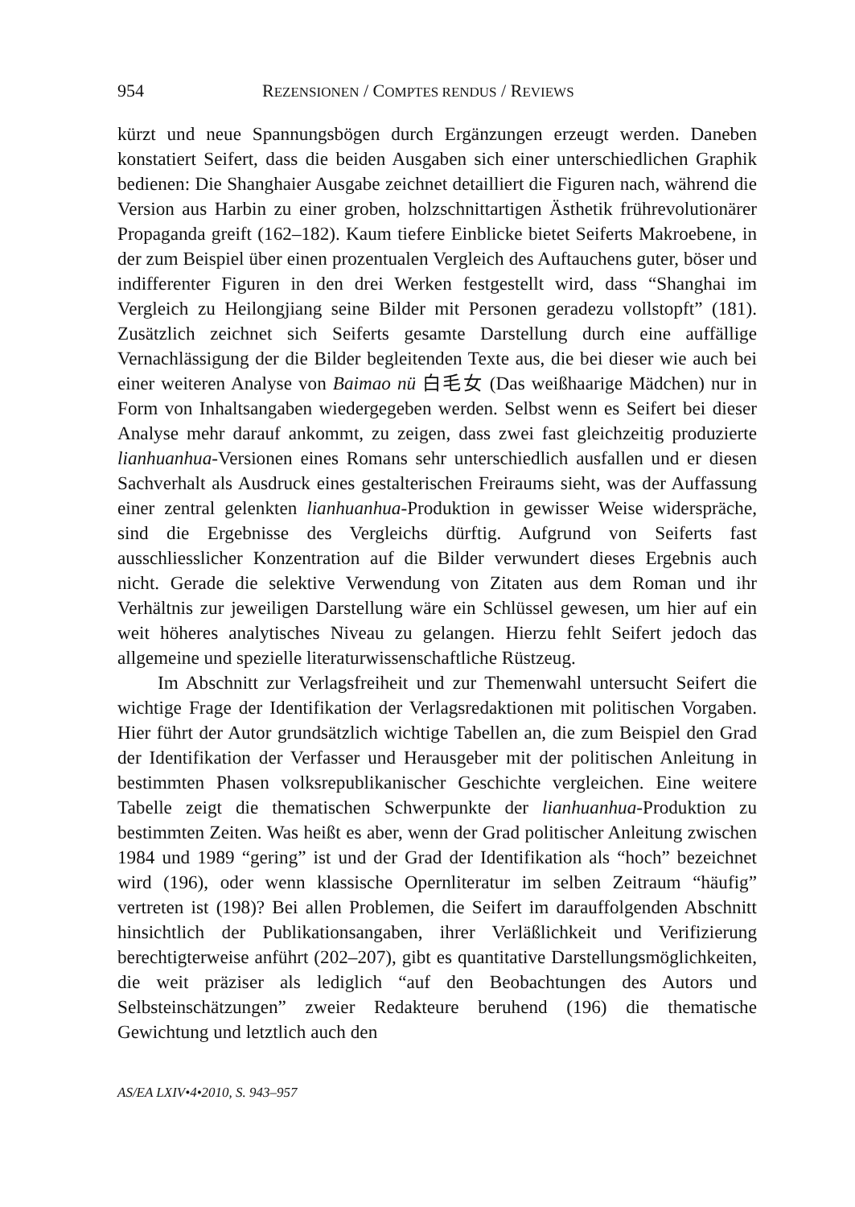954 REZENSIONEN / COMPTES RENDUS / REVIEWS
kürzt und neue Spannungsbögen durch Ergänzungen erzeugt werden. Daneben konstatiert Seifert, dass die beiden Ausgaben sich einer unterschiedlichen Graphik bedienen: Die Shanghaier Ausgabe zeichnet detailliert die Figuren nach, während die Version aus Harbin zu einer groben, holzschnittartigen Ästhetik frührevolutionärer Propaganda greift (162–182). Kaum tiefere Einblicke bietet Seiferts Makroebene, in der zum Beispiel über einen prozentualen Vergleich des Auftauchens guter, böser und indifferenter Figuren in den drei Werken festgestellt wird, dass “Shanghai im Vergleich zu Heilongjiang seine Bilder mit Personen geradezu vollstopft” (181). Zusätzlich zeichnet sich Seiferts gesamte Darstellung durch eine auffällige Vernachlässigung der die Bilder begleitenden Texte aus, die bei dieser wie auch bei einer weiteren Analyse von Baimao nü 白毛女 (Das weißhaarige Mädchen) nur in Form von Inhaltsangaben wiedergegeben werden. Selbst wenn es Seifert bei dieser Analyse mehr darauf ankommt, zu zeigen, dass zwei fast gleichzeitig produzierte lianhuanhua-Versionen eines Romans sehr unterschiedlich ausfallen und er diesen Sachverhalt als Ausdruck eines gestalterischen Freiraums sieht, was der Auffassung einer zentral gelenkten lianhuanhua-Produktion in gewisser Weise widerspräche, sind die Ergebnisse des Vergleichs dürftig. Aufgrund von Seiferts fast ausschliesslicher Konzentration auf die Bilder verwundert dieses Ergebnis auch nicht. Gerade die selektive Verwendung von Zitaten aus dem Roman und ihr Verhältnis zur jeweiligen Darstellung wäre ein Schlüssel gewesen, um hier auf ein weit höheres analytisches Niveau zu gelangen. Hierzu fehlt Seifert jedoch das allgemeine und spezielle literaturwissenschaftliche Rüstzeug.
Im Abschnitt zur Verlagsfreiheit und zur Themenwahl untersucht Seifert die wichtige Frage der Identifikation der Verlagsredaktionen mit politischen Vorgaben. Hier führt der Autor grundsätzlich wichtige Tabellen an, die zum Beispiel den Grad der Identifikation der Verfasser und Herausgeber mit der politischen Anleitung in bestimmten Phasen volksrepublikanischer Geschichte vergleichen. Eine weitere Tabelle zeigt die thematischen Schwerpunkte der lianhuanhua-Produktion zu bestimmten Zeiten. Was heißt es aber, wenn der Grad politischer Anleitung zwischen 1984 und 1989 “gering” ist und der Grad der Identifikation als “hoch” bezeichnet wird (196), oder wenn klassische Opernliteratur im selben Zeitraum “häufig” vertreten ist (198)? Bei allen Problemen, die Seifert im darauffolgenden Abschnitt hinsichtlich der Publikationsangaben, ihrer Verläßlichkeit und Verifizierung berechtigterweise anführt (202–207), gibt es quantitative Darstellungsmöglichkeiten, die weit präziser als lediglich “auf den Beobachtungen des Autors und Selbsteinschätzungen” zweier Redakteure beruhend (196) die thematische Gewichtung und letztlich auch den
AS/EA LXIV•4•2010, S. 943–957